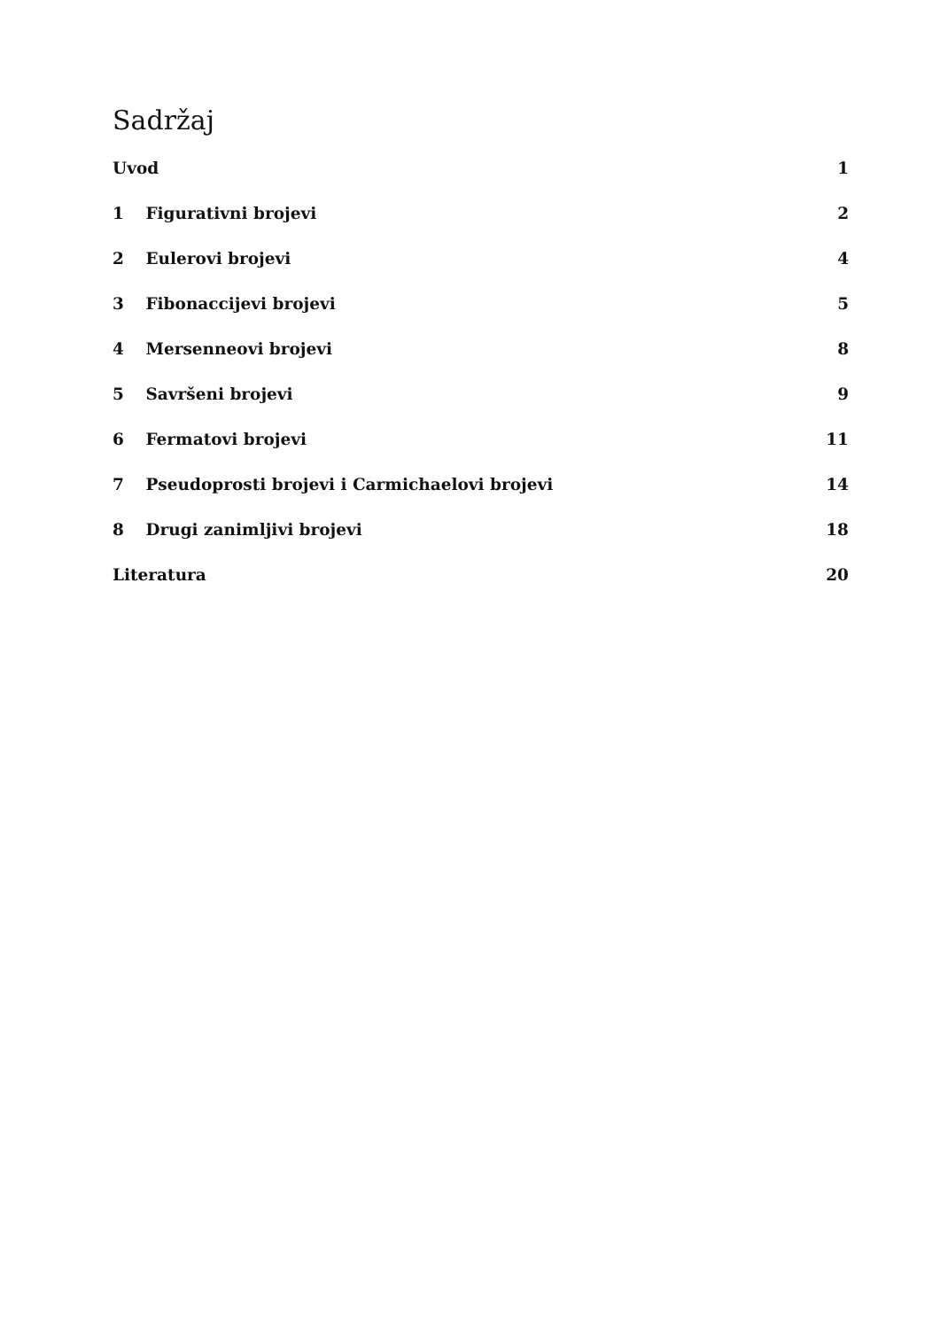Sadržaj
Uvod 1
1 Figurativni brojevi 2
2 Eulerovi brojevi 4
3 Fibonaccijevi brojevi 5
4 Mersenneovi brojevi 8
5 Savršeni brojevi 9
6 Fermatovi brojevi 11
7 Pseudoprosti brojevi i Carmichaelovi brojevi 14
8 Drugi zanimljivi brojevi 18
Literatura 20